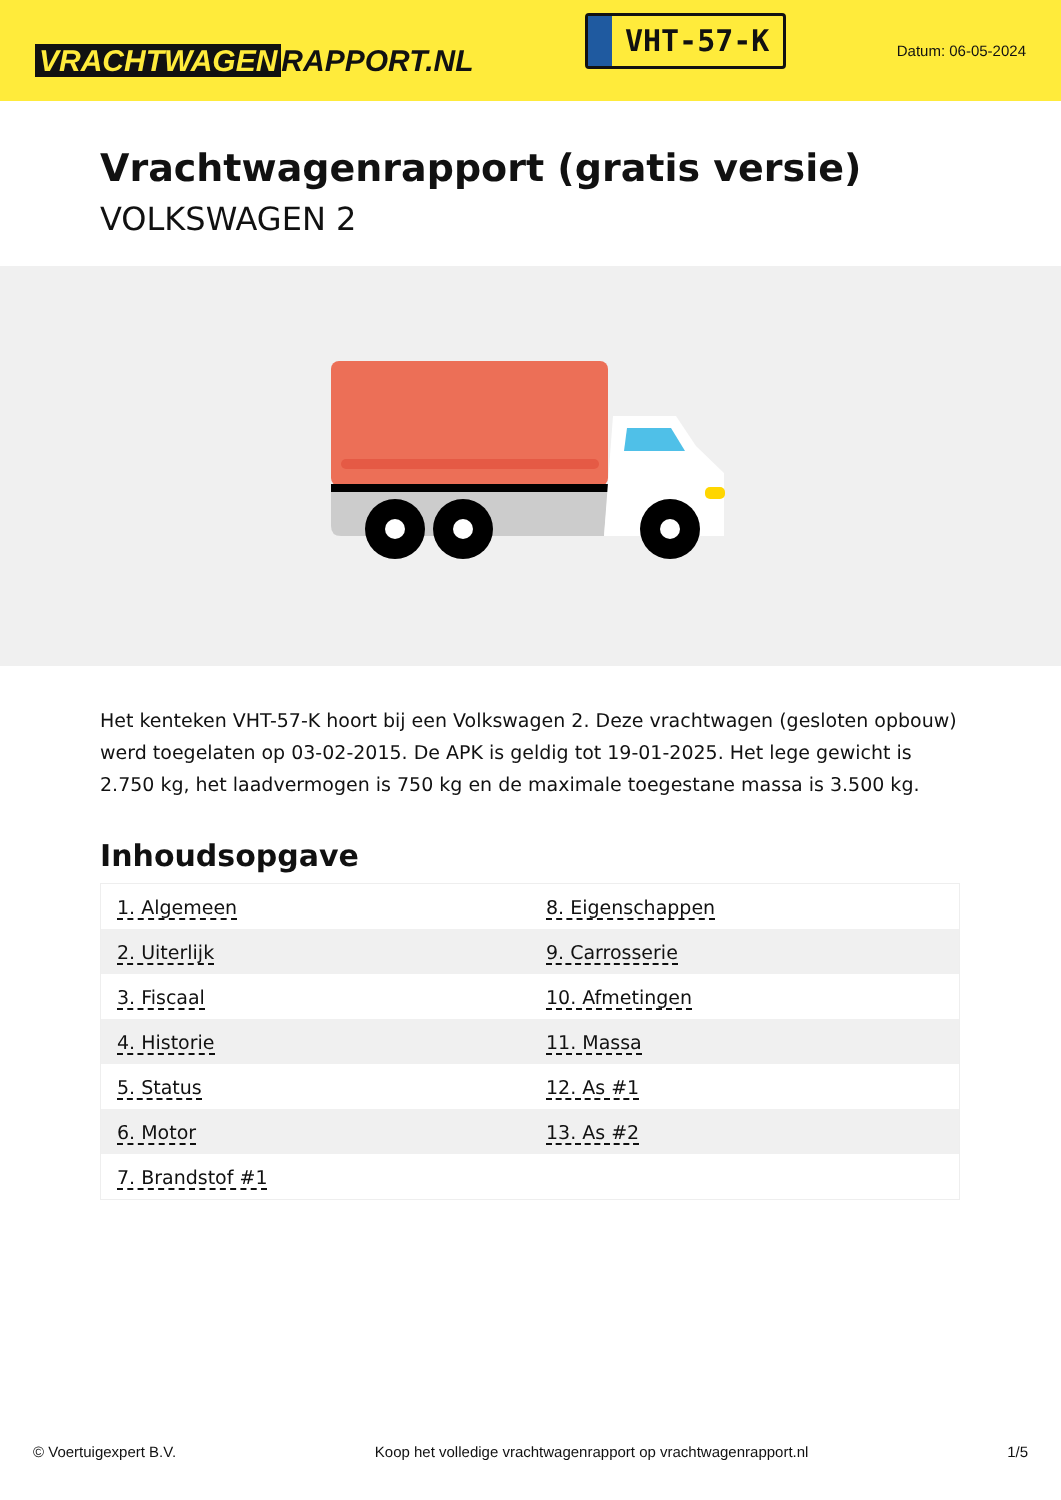VRACHTWAGEN RAPPORT.NL
VHT-57-K
Datum: 06-05-2024
Vrachtwagenrapport (gratis versie)
VOLKSWAGEN 2
Het kenteken VHT-57-K hoort bij een Volkswagen 2. Deze vrachtwagen (gesloten opbouw) werd toegelaten op 03-02-2015. De APK is geldig tot 19-01-2025. Het lege gewicht is 2.750 kg, het laadvermogen is 750 kg en de maximale toegestane massa is 3.500 kg.
Inhoudsopgave
| 1. Algemeen | 8. Eigenschappen |
| 2. Uiterlijk | 9. Carrosserie |
| 3. Fiscaal | 10. Afmetingen |
| 4. Historie | 11. Massa |
| 5. Status | 12. As #1 |
| 6. Motor | 13. As #2 |
| 7. Brandstof #1 | |
© Voertuigexpert B.V. Koop het volledige vrachtwagenrapport op vrachtwagenrapport.nl 1/5